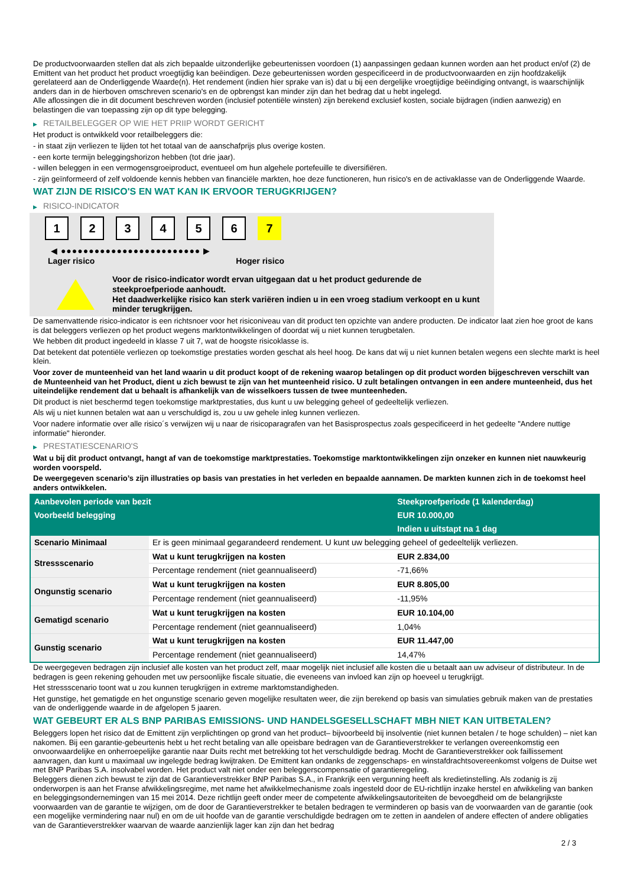De productvoorwaarden stellen dat als zich bepaalde uitzonderlijke gebeurtenissen voordoen (1) aanpassingen gedaan kunnen worden aan het product en/of (2) de Emittent van het product het product vroegtijdig kan beëindigen. Deze gebeurtenissen worden gespecificeerd in de productvoorwaarden en zijn hoofdzakelijk gerelateerd aan de Onderliggende Waarde(n). Het rendement (indien hier sprake van is) dat u bij een dergelijke vroegtijdige beëindiging ontvangt, is waarschijnlijk anders dan in de hierboven omschreven scenario's en de opbrengst kan minder zijn dan het bedrag dat u hebt ingelegd.
Alle aflossingen die in dit document beschreven worden (inclusief potentiële winsten) zijn berekend exclusief kosten, sociale bijdragen (indien aanwezig) en belastingen die van toepassing zijn op dit type belegging.
▶ RETAILBELEGGER OP WIE HET PRIIP WORDT GERICHT
Het product is ontwikkeld voor retailbeleggers die:
- in staat zijn verliezen te lijden tot het totaal van de aanschafprijs plus overige kosten.
- een korte termijn beleggingshorizon hebben (tot drie jaar).
- willen beleggen in een vermogensgroeiproduct, eventueel om hun algehele portefeuille te diversifiëren.
- zijn geïnformeerd of zelf voldoende kennis hebben van financiële markten, hoe deze functioneren, hun risico's en de activaklasse van de Onderliggende Waarde.
WAT ZIJN DE RISICO'S EN WAT KAN IK ERVOOR TERUGKRIJGEN?
▶ RISICO-INDICATOR
1 2 3 4 5 6 7
◀ ●●●●●●●●●●●●●●●●●●●●●●●●● ▶
Lager risico Hoger risico
Voor de risico-indicator wordt ervan uitgegaan dat u het product gedurende de steekproefperiode aanhoudt.
Het daadwerkelijke risico kan sterk variëren indien u in een vroeg stadium verkoopt en u kunt minder terugkrijgen.
De samenvattende risico-indicator is een richtsnoer voor het risiconiveau van dit product ten opzichte van andere producten. De indicator laat zien hoe groot de kans is dat beleggers verliezen op het product wegens marktontwikkelingen of doordat wij u niet kunnen terugbetalen.
We hebben dit product ingedeeld in klasse 7 uit 7, wat de hoogste risicoklasse is.
Dat betekent dat potentiële verliezen op toekomstige prestaties worden geschat als heel hoog. De kans dat wij u niet kunnen betalen wegens een slechte markt is heel klein.
Voor zover de munteenheid van het land waarin u dit product koopt of de rekening waarop betalingen op dit product worden bijgeschreven verschilt van de Munteenheid van het Product, dient u zich bewust te zijn van het munteenheid risico. U zult betalingen ontvangen in een andere munteenheid, dus het uiteindelijke rendement dat u behaalt is afhankelijk van de wisselkoers tussen de twee munteenheden.
Dit product is niet beschermd tegen toekomstige marktprestaties, dus kunt u uw belegging geheel of gedeeltelijk verliezen.
Als wij u niet kunnen betalen wat aan u verschuldigd is, zou u uw gehele inleg kunnen verliezen.
Voor nadere informatie over alle risico´s verwijzen wij u naar de risicoparagrafen van het Basisprospectus zoals gespecificeerd in het gedeelte "Andere nuttige informatie" hieronder.
▶ PRESTATIESCENARIO'S
Wat u bij dit product ontvangt, hangt af van de toekomstige marktprestaties. Toekomstige marktontwikkelingen zijn onzeker en kunnen niet nauwkeurig worden voorspeld.
De weergegeven scenario’s zijn illustraties op basis van prestaties in het verleden en bepaalde aannamen. De markten kunnen zich in de toekomst heel anders ontwikkelen.
| Aanbevolen periode van bezit | | Steekproefperiode (1 kalenderdag) |
| --- | --- | --- |
| Voorbeeld belegging | | EUR 10.000,00 |
| | | Indien u uitstapt na 1 dag |
| Scenario Minimaal | Er is geen minimaal gegarandeerd rendement. U kunt uw belegging geheel of gedeeltelijk verliezen. | |
| Stressscenario | Wat u kunt terugkrijgen na kosten | EUR 2.834,00 |
| | Percentage rendement (niet geannualiseerd) | -71,66% |
| Ongunstig scenario | Wat u kunt terugkrijgen na kosten | EUR 8.805,00 |
| | Percentage rendement (niet geannualiseerd) | -11,95% |
| Gematigd scenario | Wat u kunt terugkrijgen na kosten | EUR 10.104,00 |
| | Percentage rendement (niet geannualiseerd) | 1,04% |
| Gunstig scenario | Wat u kunt terugkrijgen na kosten | EUR 11.447,00 |
| | Percentage rendement (niet geannualiseerd) | 14,47% |
De weergegeven bedragen zijn inclusief alle kosten van het product zelf, maar mogelijk niet inclusief alle kosten die u betaalt aan uw adviseur of distributeur. In de bedragen is geen rekening gehouden met uw persoonlijke fiscale situatie, die eveneens van invloed kan zijn op hoeveel u terugkrijgt.
Het stressscenario toont wat u zou kunnen terugkrijgen in extreme marktomstandigheden.
Het gunstige, het gematigde en het ongunstige scenario geven mogelijke resultaten weer, die zijn berekend op basis van simulaties gebruik maken van de prestaties van de onderliggende waarde in de afgelopen 5 jaaren.
WAT GEBEURT ER ALS BNP PARIBAS EMISSIONS- UND HANDELSGESELLSCHAFT MBH NIET KAN UITBETALEN?
Beleggers lopen het risico dat de Emittent zijn verplichtingen op grond van het product– bijvoorbeeld bij insolventie (niet kunnen betalen / te hoge schulden) – niet kan nakomen. Bij een garantie-gebeurtenis hebt u het recht betaling van alle opeisbare bedragen van de Garantieverstrekker te verlangen overeenkomstig een onvoorwaardelijke en onherroepelijke garantie naar Duits recht met betrekking tot het verschuldigde bedrag. Mocht de Garantieverstrekker ook faillissement aanvragen, dan kunt u maximaal uw ingelegde bedrag kwijtraken. De Emittent kan ondanks de zeggenschaps- en winstafdrachtsovereenkomst volgens de Duitse wet met BNP Paribas S.A. insolvabel worden. Het product valt niet onder een beleggerscompensatie of garantieregeling.
Beleggers dienen zich bewust te zijn dat de Garantieverstrekker BNP Paribas S.A., in Frankrijk een vergunning heeft als kredietinstelling. Als zodanig is zij onderworpen is aan het Franse afwikkelingsregime, met name het afwikkelmechanisme zoals ingesteld door de EU-richtlijn inzake herstel en afwikkeling van banken en beleggingsondernemingen van 15 mei 2014. Deze richtlijn geeft onder meer de competente afwikkelingsautoriteiten de bevoegdheid om de belangrijkste voorwaarden van de garantie te wijzigen, om de door de Garantieverstrekker te betalen bedragen te verminderen op basis van de voorwaarden van de garantie (ook een mogelijke vermindering naar nul) en om de uit hoofde van de garantie verschuldigde bedragen om te zetten in aandelen of andere effecten of andere obligaties van de Garantieverstrekker waarvan de waarde aanzienlijk lager kan zijn dan het bedrag
2 / 3